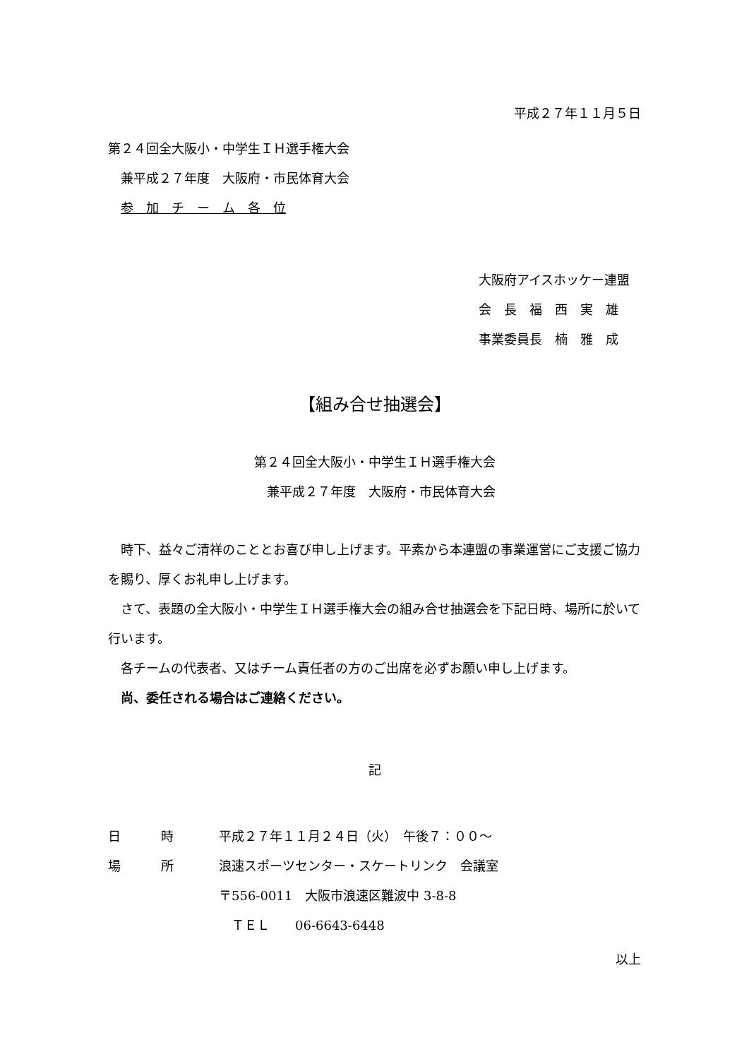平成２７年１１月５日
第２４回全大阪小・中学生ＩＨ選手権大会
　兼平成２７年度　大阪府・市民体育大会
　参　加　チ　ー　ム　各　位
大阪府アイスホッケー連盟
会　長　福　西　実　雄
事業委員長　楠　雅　成
【組み合せ抽選会】
第２４回全大阪小・中学生ＩＨ選手権大会
　兼平成２７年度　大阪府・市民体育大会
　時下、益々ご清祥のこととお喜び申し上げます。平素から本連盟の事業運営にご支援ご協力を賜り、厚くお礼申し上げます。
　さて、表題の全大阪小・中学生ＩＨ選手権大会の組み合せ抽選会を下記日時、場所に於いて行います。
　各チームの代表者、又はチーム責任者の方のご出席を必ずお願い申し上げます。
　尚、委任される場合はご連絡ください。
記
| 日 | 時 | 平成２７年１１月２４日（火） 午後７：００～ |
| 場 | 所 | 浪速スポーツセンター・スケートリンク 会議室 |
| | | 〒556-0011 大阪市浪速区難波中 3-8-8 |
| | | ＴＥＬ 06-6643-6448 |
以上